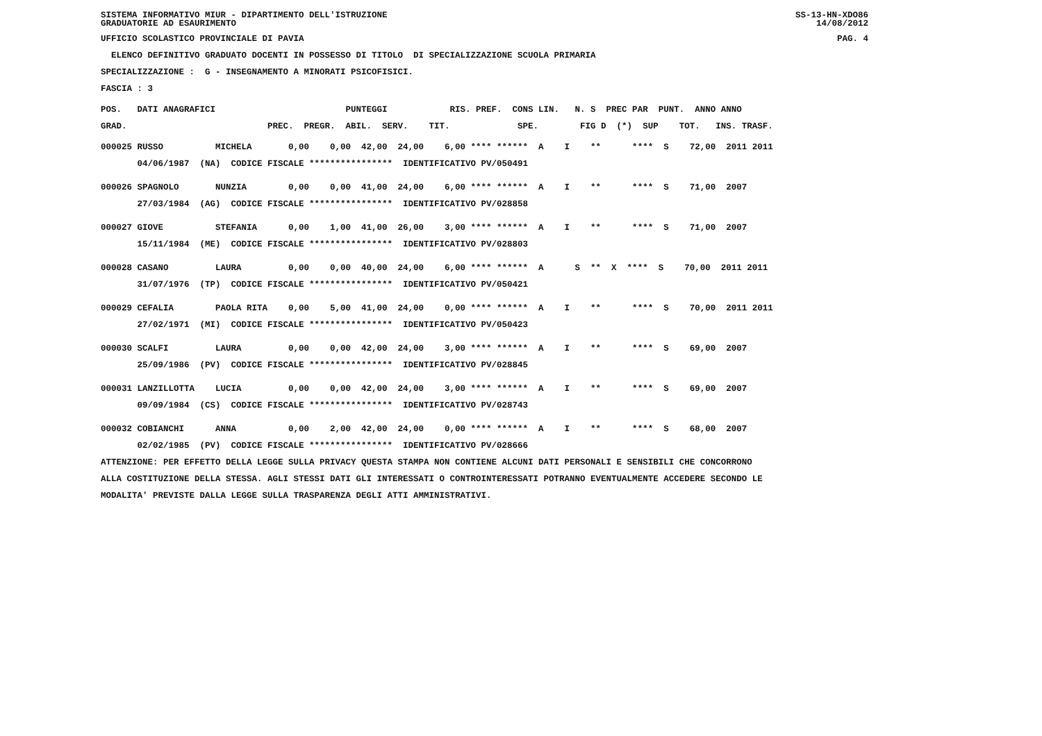SISTEMA INFORMATIVO MIUR - DIPARTIMENTO DELL'ISTRUZIONE
GRADUATORIE AD ESAURIMENTO SS-13-HN-XDO86
14/08/2012
UFFICIO SCOLASTICO PROVINCIALE DI PAVIA PAG. 4
ELENCO DEFINITIVO GRADUATO DOCENTI IN POSSESSO DI TITOLO DI SPECIALIZZAZIONE SCUOLA PRIMARIA
SPECIALIZZAZIONE : G - INSEGNAMENTO A MINORATI PSICOFISICI.
FASCIA : 3
POS. DATI ANAGRAFICI PUNTEGGI RIS. PREF. CONS LIN. N. S PREC PAR PUNT. ANNO ANNO
GRAD. PREC. PREGR. ABIL. SERV. TIT. SPE. FIG D (*) SUP TOT. INS. TRASF.
000025 RUSSO MICHELA 0,00 0,00 42,00 24,00 6,00 **** ****** A I ** **** S 72,00 2011 2011
04/06/1987 (NA) CODICE FISCALE **************** IDENTIFICATIVO PV/050491
000026 SPAGNOLO NUNZIA 0,00 0,00 41,00 24,00 6,00 **** ****** A I ** **** S 71,00 2007
27/03/1984 (AG) CODICE FISCALE **************** IDENTIFICATIVO PV/028858
000027 GIOVE STEFANIA 0,00 1,00 41,00 26,00 3,00 **** ****** A I ** **** S 71,00 2007
15/11/1984 (ME) CODICE FISCALE **************** IDENTIFICATIVO PV/028803
000028 CASANO LAURA 0,00 0,00 40,00 24,00 6,00 **** ****** A S ** X **** S 70,00 2011 2011
31/07/1976 (TP) CODICE FISCALE **************** IDENTIFICATIVO PV/050421
000029 CEFALIA PAOLA RITA 0,00 5,00 41,00 24,00 0,00 **** ****** A I ** **** S 70,00 2011 2011
27/02/1971 (MI) CODICE FISCALE **************** IDENTIFICATIVO PV/050423
000030 SCALFI LAURA 0,00 0,00 42,00 24,00 3,00 **** ****** A I ** **** S 69,00 2007
25/09/1986 (PV) CODICE FISCALE **************** IDENTIFICATIVO PV/028845
000031 LANZILLOTTA LUCIA 0,00 0,00 42,00 24,00 3,00 **** ****** A I ** **** S 69,00 2007
09/09/1984 (CS) CODICE FISCALE **************** IDENTIFICATIVO PV/028743
000032 COBIANCHI ANNA 0,00 2,00 42,00 24,00 0,00 **** ****** A I ** **** S 68,00 2007
02/02/1985 (PV) CODICE FISCALE **************** IDENTIFICATIVO PV/028666
ATTENZIONE: PER EFFETTO DELLA LEGGE SULLA PRIVACY QUESTA STAMPA NON CONTIENE ALCUNI DATI PERSONALI E SENSIBILI CHE CONCORRONO
ALLA COSTITUZIONE DELLA STESSA. AGLI STESSI DATI GLI INTERESSATI O CONTROINTERESSATI POTRANNO EVENTUALMENTE ACCEDERE SECONDO LE
MODALITA' PREVISTE DALLA LEGGE SULLA TRASPARENZA DEGLI ATTI AMMINISTRATIVI.